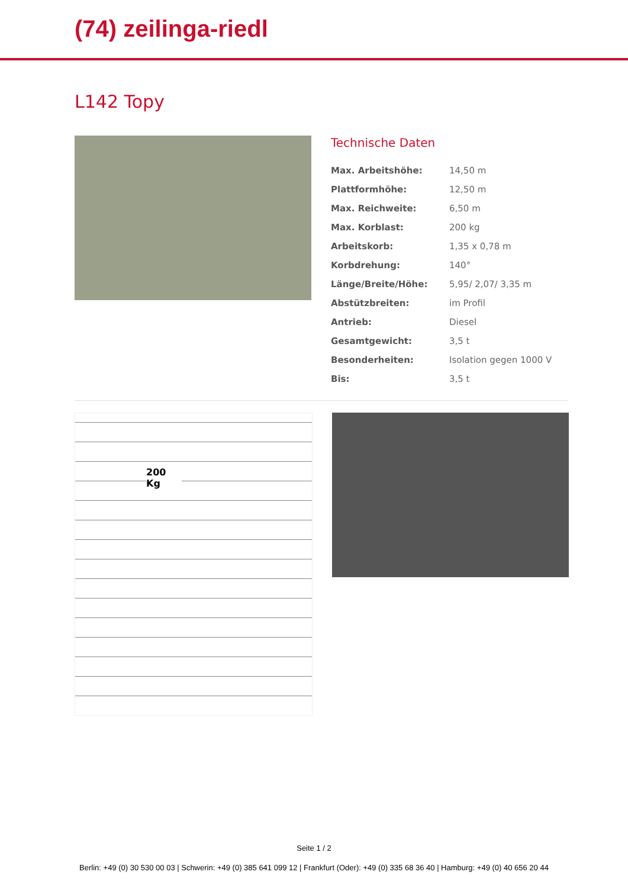(74) zeilinga-riedl
L142 Topy
Technische Daten
| Max. Arbeitshöhe: | 14,50 m |
| Plattformhöhe: | 12,50 m |
| Max. Reichweite: | 6,50 m |
| Max. Korblast: | 200 kg |
| Arbeitskorb: | 1,35 x 0,78 m |
| Korbdrehung: | 140° |
| Länge/Breite/Höhe: | 5,95/ 2,07/ 3,35 m |
| Abstützbreiten: | im Profil |
| Antrieb: | Diesel |
| Gesamtgewicht: | 3,5 t |
| Besonderheiten: | Isolation gegen 1000 V |
| Bis: | 3,5 t |
200 Kg
Seite 1 / 2
Berlin: +49 (0) 30 530 00 03 | Schwerin: +49 (0) 385 641 099 12 | Frankfurt (Oder): +49 (0) 335 68 36 40 | Hamburg: +49 (0) 40 656 20 44